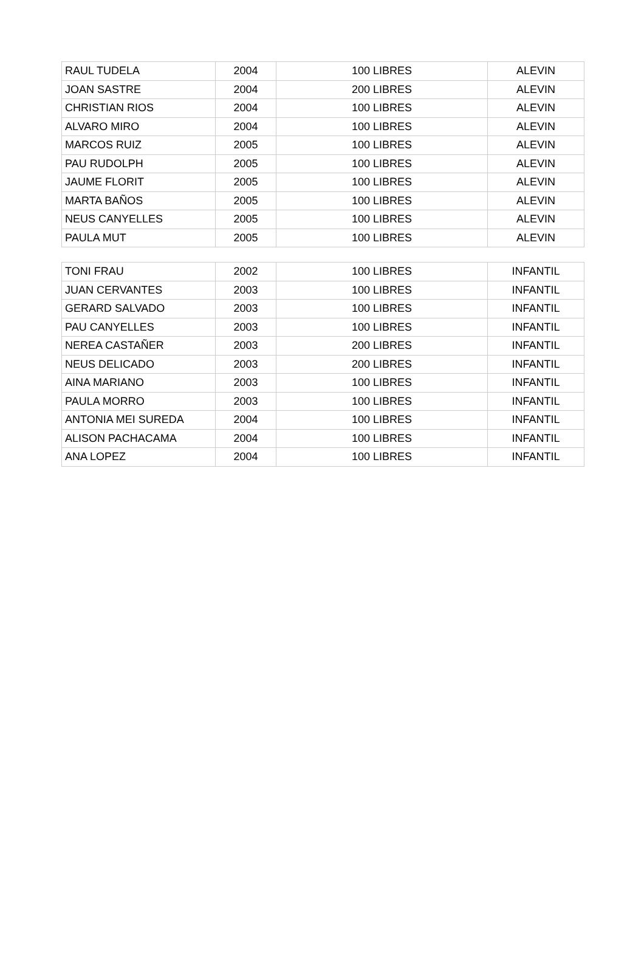| RAUL TUDELA | 2004 | 100 LIBRES | ALEVIN |
| JOAN SASTRE | 2004 | 200 LIBRES | ALEVIN |
| CHRISTIAN RIOS | 2004 | 100 LIBRES | ALEVIN |
| ALVARO MIRO | 2004 | 100 LIBRES | ALEVIN |
| MARCOS RUIZ | 2005 | 100 LIBRES | ALEVIN |
| PAU RUDOLPH | 2005 | 100 LIBRES | ALEVIN |
| JAUME FLORIT | 2005 | 100 LIBRES | ALEVIN |
| MARTA BAÑOS | 2005 | 100 LIBRES | ALEVIN |
| NEUS CANYELLES | 2005 | 100 LIBRES | ALEVIN |
| PAULA MUT | 2005 | 100 LIBRES | ALEVIN |
| TONI FRAU | 2002 | 100 LIBRES | INFANTIL |
| JUAN CERVANTES | 2003 | 100 LIBRES | INFANTIL |
| GERARD SALVADO | 2003 | 100 LIBRES | INFANTIL |
| PAU CANYELLES | 2003 | 100 LIBRES | INFANTIL |
| NEREA CASTAÑER | 2003 | 200 LIBRES | INFANTIL |
| NEUS DELICADO | 2003 | 200 LIBRES | INFANTIL |
| AINA MARIANO | 2003 | 100 LIBRES | INFANTIL |
| PAULA MORRO | 2003 | 100 LIBRES | INFANTIL |
| ANTONIA MEI SUREDA | 2004 | 100 LIBRES | INFANTIL |
| ALISON PACHACAMA | 2004 | 100 LIBRES | INFANTIL |
| ANA LOPEZ | 2004 | 100 LIBRES | INFANTIL |